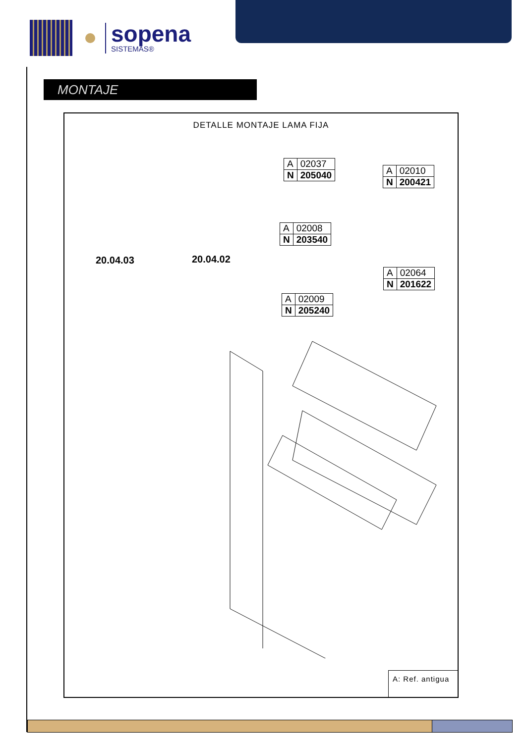sopena
SISTEMAS®
MONTAJE
DETALLE MONTAJE LAMA FIJA
20.04.03 20.04.02
| A | 02037 |
| N | 205040 |
| A | 02010 |
| N | 200421 |
| A | 02008 |
| N | 203540 |
| A | 02064 |
| N | 201622 |
| A | 02009 |
| N | 205240 |
A: Ref. antigua